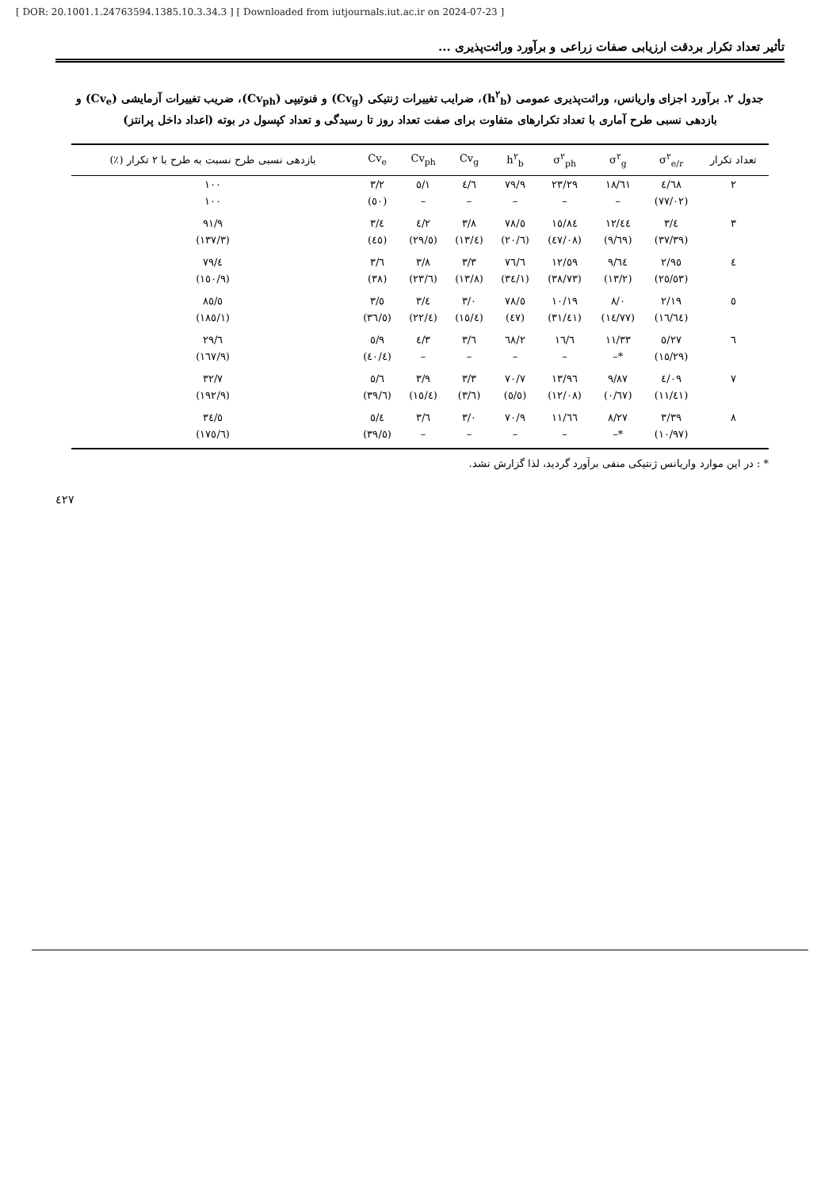[ DOR: 20.1001.1.24763594.1385.10.3.34.3 ] [ Downloaded from iutjournals.iut.ac.ir on 2024-07-23 ]
تأثیر تعداد تکرار بردقت ارزیابی صفات زراعی و برآورد وراثت‌پذیری ...
جدول ۲. برآورد اجزای واریانس، وراثت‌پذیری عمومی (h<sup>۲</sup><sub>b</sub>)، ضرایب تغییرات ژنتیکی (Cv<sub>g</sub>) و فنوتیپی (Cv<sub>ph</sub>)، ضریب تغییرات آزمایشی (Cv<sub>e</sub>) و بازدهی نسبی طرح آماری با تعداد تکرارهای متفاوت برای صفت تعداد روز تا رسیدگی و تعداد کپسول در بوته (اعداد داخل پرانتز)
| تعداد تکرار | σ<sup>۲</sup><sub>e/r</sub> | σ<sup>۲</sup><sub>g</sub> | σ<sup>۲</sup><sub>ph</sub> | h<sup>۲</sup><sub>b</sub> | Cv<sub>g</sub> | Cv<sub>ph</sub> | Cv<sub>e</sub> | بازدهی نسبی طرح نسبت به طرح با ۲ تکرار (٪) |
| --- | --- | --- | --- | --- | --- | --- | --- | --- |
| ۲ | ٤/٦٨ | ١٨/٦١ | ٢٣/٢٩ | ٧٩/٩ | ٤/٦ | ٥/١ | ٣/٢ | ١٠٠ |
| | (٧٧/٠٢) | – | – | – | – | – | (٥٠) | ١٠٠ |
| ۳ | ٣/٤ | ١٢/٤٤ | ١٥/٨٤ | ٧٨/٥ | ٣/٨ | ٤/٢ | ٣/٤ | ٩١/٩ |
| | (٣٧/٣٩) | (٩/٦٩) | (٤٧/٠٨) | (٢٠/٦) | (١٣/٤) | (٢٩/٥) | (٤٥) | (١٣٧/٣) |
| ٤ | ٢/٩٥ | ٩/٦٤ | ١٢/٥٩ | ٧٦/٦ | ٣/٣ | ٣/٨ | ٣/٦ | ٧٩/٤ |
| | (٢٥/٥٣) | (١٣/٢) | (٣٨/٧٣) | (٣٤/١) | (١٣/٨) | (٢٣/٦) | (٣٨) | (١٥٠/٩) |
| ٥ | ٢/١٩ | ٨/٠ | ١٠/١٩ | ٧٨/٥ | ٣/٠ | ٣/٤ | ٣/٥ | ٨٥/٥ |
| | (١٦/٦٤) | (١٤/٧٧) | (٣١/٤١) | (٤٧) | (١٥/٤) | (٢٢/٤) | (٣٦/٥) | (١٨٥/١) |
| ٦ | ٥/٢٧ | ١١/٣٣ | ١٦/٦ | ٦٨/٢ | ٣/٦ | ٤/٣ | ٥/٩ | ٢٩/٦ |
| | (١٥/٢٩) | *– | – | – | – | – | (٤٠/٤) | (١٦٧/٩) |
| ٧ | ٤/٠٩ | ٩/٨٧ | ١٣/٩٦ | ٧٠/٧ | ٣/٣ | ٣/٩ | ٥/٦ | ٣٢/٧ |
| | (١١/٤١) | (٠/٦٧) | (١٢/٠٨) | (٥/٥) | (٣/٦) | (١٥/٤) | (٣٩/٦) | (١٩٢/٩) |
| ٨ | ٣/٣٩ | ٨/٢٧ | ١١/٦٦ | ٧٠/٩ | ٣/٠ | ٣/٦ | ٥/٤ | ٣٤/٥ |
| | (١٠/٩٧) | *– | – | – | – | – | (٣٩/٥) | (١٧٥/٦) |
* : در این موارد واریانس ژنتیکی منفی برآورد گردید، لذا گزارش نشد.
٤٢٧